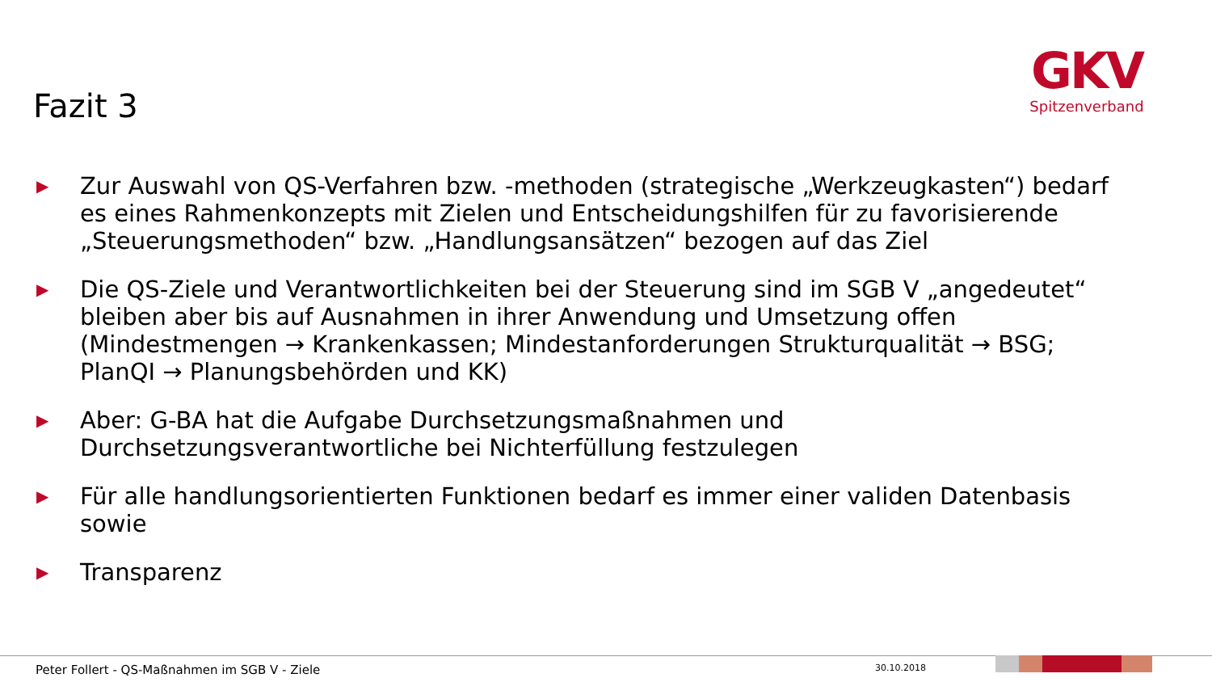Fazit 3
GKV
Spitzenverband
▶ Zur Auswahl von QS-Verfahren bzw. -methoden (strategische „Werkzeugkasten“) bedarf es eines Rahmenkonzepts mit Zielen und Entscheidungshilfen für zu favorisierende „Steuerungsmethoden“ bzw. „Handlungsansätzen“ bezogen auf das Ziel
▶ Die QS-Ziele und Verantwortlichkeiten bei der Steuerung sind im SGB V „angedeutet“ bleiben aber bis auf Ausnahmen in ihrer Anwendung und Umsetzung offen (Mindestmengen → Krankenkassen; Mindestanforderungen Strukturqualität → BSG; PlanQI → Planungsbehörden und KK)
▶ Aber: G-BA hat die Aufgabe Durchsetzungsmaßnahmen und Durchsetzungsverantwortliche bei Nichterfüllung festzulegen
▶ Für alle handlungsorientierten Funktionen bedarf es immer einer validen Datenbasis sowie
▶ Transparenz
Peter Follert - QS-Maßnahmen im SGB V - Ziele
30.10.2018